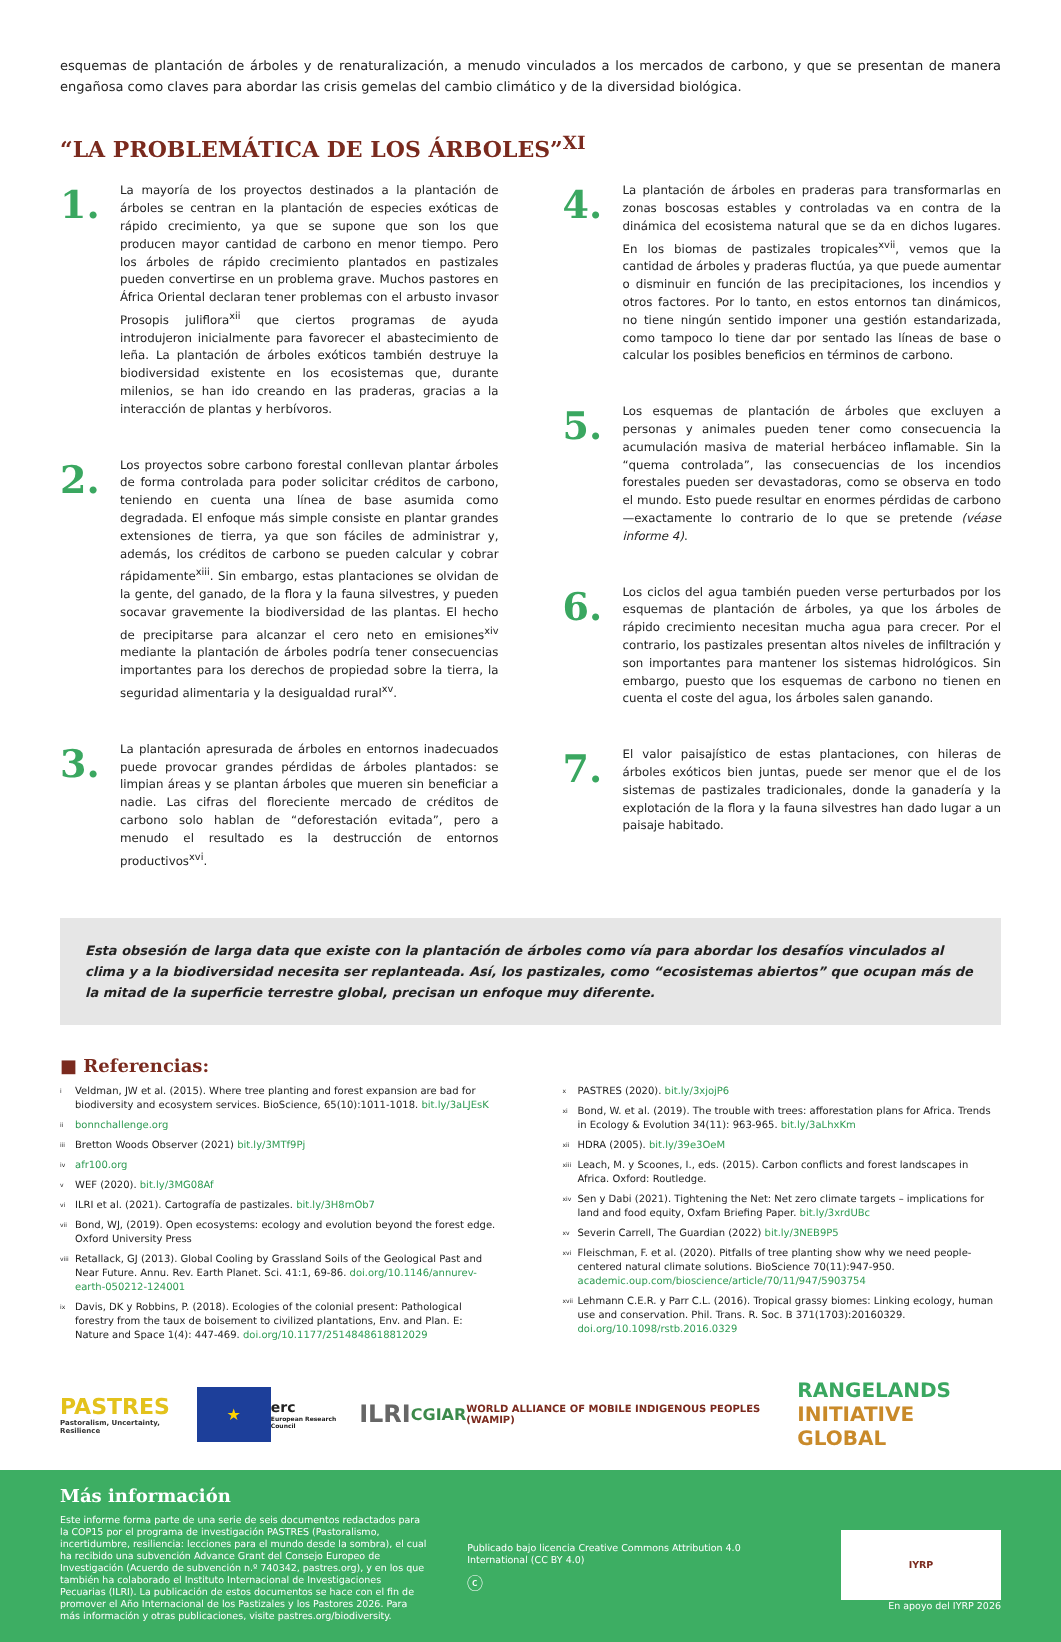esquemas de plantación de árboles y de renaturalización, a menudo vinculados a los mercados de carbono, y que se presentan de manera engañosa como claves para abordar las crisis gemelas del cambio climático y de la diversidad biológica.
“LA PROBLEMÁTICA DE LOS ÁRBOLES”<sup>XI</sup>
1.
La mayoría de los proyectos destinados a la plantación de árboles se centran en la plantación de especies exóticas de rápido crecimiento, ya que se supone que son los que producen mayor cantidad de carbono en menor tiempo. Pero los árboles de rápido crecimiento plantados en pastizales pueden convertirse en un problema grave. Muchos pastores en África Oriental declaran tener problemas con el arbusto invasor Prosopis juliflora<sup>xii</sup> que ciertos programas de ayuda introdujeron inicialmente para favorecer el abastecimiento de leña. La plantación de árboles exóticos también destruye la biodiversidad existente en los ecosistemas que, durante milenios, se han ido creando en las praderas, gracias a la interacción de plantas y herbívoros.
2.
Los proyectos sobre carbono forestal conllevan plantar árboles de forma controlada para poder solicitar créditos de carbono, teniendo en cuenta una línea de base asumida como degradada. El enfoque más simple consiste en plantar grandes extensiones de tierra, ya que son fáciles de administrar y, además, los créditos de carbono se pueden calcular y cobrar rápidamente<sup>xiii</sup>. Sin embargo, estas plantaciones se olvidan de la gente, del ganado, de la flora y la fauna silvestres, y pueden socavar gravemente la biodiversidad de las plantas. El hecho de precipitarse para alcanzar el cero neto en emisiones<sup>xiv</sup> mediante la plantación de árboles podría tener consecuencias importantes para los derechos de propiedad sobre la tierra, la seguridad alimentaria y la desigualdad rural<sup>xv</sup>.
3.
La plantación apresurada de árboles en entornos inadecuados puede provocar grandes pérdidas de árboles plantados: se limpian áreas y se plantan árboles que mueren sin beneficiar a nadie. Las cifras del floreciente mercado de créditos de carbono solo hablan de “deforestación evitada”, pero a menudo el resultado es la destrucción de entornos productivos<sup>xvi</sup>.
4.
La plantación de árboles en praderas para transformarlas en zonas boscosas estables y controladas va en contra de la dinámica del ecosistema natural que se da en dichos lugares. En los biomas de pastizales tropicales<sup>xvii</sup>, vemos que la cantidad de árboles y praderas fluctúa, ya que puede aumentar o disminuir en función de las precipitaciones, los incendios y otros factores. Por lo tanto, en estos entornos tan dinámicos, no tiene ningún sentido imponer una gestión estandarizada, como tampoco lo tiene dar por sentado las líneas de base o calcular los posibles beneficios en términos de carbono.
5.
Los esquemas de plantación de árboles que excluyen a personas y animales pueden tener como consecuencia la acumulación masiva de material herbáceo inflamable. Sin la “quema controlada”, las consecuencias de los incendios forestales pueden ser devastadoras, como se observa en todo el mundo. Esto puede resultar en enormes pérdidas de carbono —exactamente lo contrario de lo que se pretende (véase informe 4).
6.
Los ciclos del agua también pueden verse perturbados por los esquemas de plantación de árboles, ya que los árboles de rápido crecimiento necesitan mucha agua para crecer. Por el contrario, los pastizales presentan altos niveles de infiltración y son importantes para mantener los sistemas hidrológicos. Sin embargo, puesto que los esquemas de carbono no tienen en cuenta el coste del agua, los árboles salen ganando.
7.
El valor paisajístico de estas plantaciones, con hileras de árboles exóticos bien juntas, puede ser menor que el de los sistemas de pastizales tradicionales, donde la ganadería y la explotación de la flora y la fauna silvestres han dado lugar a un paisaje habitado.
Esta obsesión de larga data que existe con la plantación de árboles como vía para abordar los desafíos vinculados al clima y a la biodiversidad necesita ser replanteada. Así, los pastizales, como “ecosistemas abiertos” que ocupan más de la mitad de la superficie terrestre global, precisan un enfoque muy diferente.
■ Referencias:
<sup>i</sup> Veldman, JW et al. (2015). Where tree planting and forest expansion are bad for biodiversity and ecosystem services. BioScience, 65(10):1011-1018. bit.ly/3aLJEsK
<sup>ii</sup> bonnchallenge.org
<sup>iii</sup> Bretton Woods Observer (2021) bit.ly/3MTf9Pj
<sup>iv</sup> afr100.org
<sup>v</sup> WEF (2020). bit.ly/3MG08Af
<sup>vi</sup> ILRI et al. (2021). Cartografía de pastizales. bit.ly/3H8mOb7
<sup>vii</sup> Bond, WJ, (2019). Open ecosystems: ecology and evolution beyond the forest edge. Oxford University Press
<sup>viii</sup> Retallack, GJ (2013). Global Cooling by Grassland Soils of the Geological Past and Near Future. Annu. Rev. Earth Planet. Sci. 41:1, 69-86. doi.org/10.1146/annurev-earth-050212-124001
<sup>ix</sup> Davis, DK y Robbins, P. (2018). Ecologies of the colonial present: Pathological forestry from the taux de boisement to civilized plantations, Env. and Plan. E: Nature and Space 1(4): 447-469. doi.org/10.1177/2514848618812029
<sup>x</sup> PASTRES (2020). bit.ly/3xjojP6
<sup>xi</sup> Bond, W. et al. (2019). The trouble with trees: afforestation plans for Africa. Trends in Ecology & Evolution 34(11): 963-965. bit.ly/3aLhxKm
<sup>xii</sup> HDRA (2005). bit.ly/39e3OeM
<sup>xiii</sup> Leach, M. y Scoones, I., eds. (2015). Carbon conflicts and forest landscapes in Africa. Oxford: Routledge.
<sup>xiv</sup> Sen y Dabi (2021). Tightening the Net: Net zero climate targets – implications for land and food equity, Oxfam Briefing Paper. bit.ly/3xrdUBc
<sup>xv</sup> Severin Carrell, The Guardian (2022) bit.ly/3NEB9P5
<sup>xvi</sup> Fleischman, F. et al. (2020). Pitfalls of tree planting show why we need people-centered natural climate solutions. BioScience 70(11):947-950. academic.oup.com/bioscience/article/70/11/947/5903754
<sup>xvii</sup> Lehmann C.E.R. y Parr C.L. (2016). Tropical grassy biomes: Linking ecology, human use and conservation. Phil. Trans. R. Soc. B 371(1703):20160329. doi.org/10.1098/rstb.2016.0329
PASTRES
Pastoralism, Uncertainty, Resilience ★ erc
European Research Council ILRI CGIAR WORLD ALLIANCE OF MOBILE INDIGENOUS PEOPLES (WAMIP) RANGELANDS
INITIATIVE GLOBAL
Más información
Este informe forma parte de una serie de seis documentos redactados para la COP15 por el programa de investigación PASTRES (Pastoralismo, incertidumbre, resiliencia: lecciones para el mundo desde la sombra), el cual ha recibido una subvención Advance Grant del Consejo Europeo de Investigación (Acuerdo de subvención n.º 740342, pastres.org), y en los que también ha colaborado el Instituto Internacional de Investigaciones Pecuarias (ILRI). La publicación de estos documentos se hace con el fin de promover el Año Internacional de los Pastizales y los Pastores 2026. Para más información y otras publicaciones, visite pastres.org/biodiversity.
Publicado bajo licencia Creative Commons Attribution 4.0 International (CC BY 4.0)
ⓒ
IYRP
En apoyo del IYRP 2026